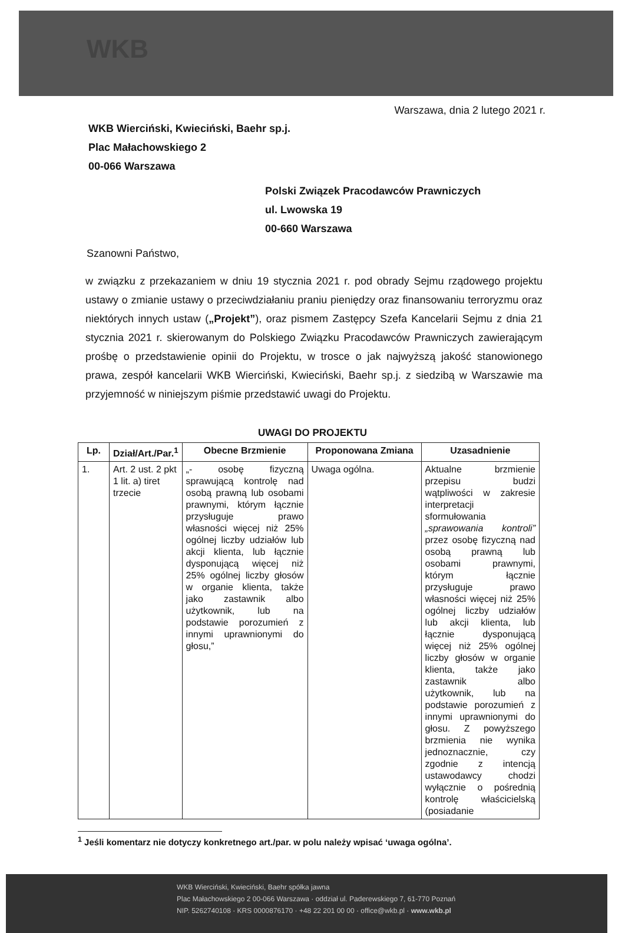WKB
Warszawa, dnia 2 lutego 2021 r.
WKB Wierciński, Kwieciński, Baehr sp.j.
Plac Małachowskiego 2
00-066 Warszawa
Polski Związek Pracodawców Prawniczych
ul. Lwowska 19
00-660 Warszawa
Szanowni Państwo,
w związku z przekazaniem w dniu 19 stycznia 2021 r. pod obrady Sejmu rządowego projektu ustawy o zmianie ustawy o przeciwdziałaniu praniu pieniędzy oraz finansowaniu terroryzmu oraz niektórych innych ustaw („Projekt”), oraz pismem Zastępcy Szefa Kancelarii Sejmu z dnia 21 stycznia 2021 r. skierowanym do Polskiego Związku Pracodawców Prawniczych zawierającym prośbę o przedstawienie opinii do Projektu, w trosce o jak najwyższą jakość stanowionego prawa, zespół kancelarii WKB Wierciński, Kwieciński, Baehr sp.j. z siedzibą w Warszawie ma przyjemność w niniejszym piśmie przedstawić uwagi do Projektu.
UWAGI DO PROJEKTU
| Lp. | Dział/Art./Par.<sup>1</sup> | Obecne Brzmienie | Proponowana Zmiana | Uzasadnienie |
| --- | --- | --- | --- | --- |
| 1. | Art. 2 ust. 2 pkt 1 lit. a) tiret trzecie | „- osobę fizyczną sprawującą kontrolę nad osobą prawną lub osobami prawnymi, którym łącznie przysługuje prawo własności więcej niż 25% ogólnej liczby udziałów lub akcji klienta, lub łącznie dysponującą więcej niż 25% ogólnej liczby głosów w organie klienta, także jako zastawnik albo użytkownik, lub na podstawie porozumień z innymi uprawnionymi do głosu,” | Uwaga ogólna. | Aktualne brzmienie przepisu budzi wątpliwości w zakresie interpretacji sformułowania „sprawowania kontroli” przez osobę fizyczną nad osobą prawną lub osobami prawnymi, którym łącznie przysługuje prawo własności więcej niż 25% ogólnej liczby udziałów lub akcji klienta, lub łącznie dysponującą więcej niż 25% ogólnej liczby głosów w organie klienta, także jako zastawnik albo użytkownik, lub na podstawie porozumień z innymi uprawnionymi do głosu. Z powyższego brzmienia nie wynika jednoznacznie, czy zgodnie z intencją ustawodawcy chodzi wyłącznie o pośrednią kontrolę właścicielską (posiadanie |
<sup>1</sup> Jeśli komentarz nie dotyczy konkretnego art./par. w polu należy wpisać ‘uwaga ogólna’.
WKB Wierciński, Kwieciński, Baehr spółka jawna
Plac Małachowskiego 2 00-066 Warszawa · oddział ul. Paderewskiego 7, 61-770 Poznań
NIP. 5262740108 · KRS 0000876170 · +48 22 201 00 00 · office@wkb.pl · www.wkb.pl